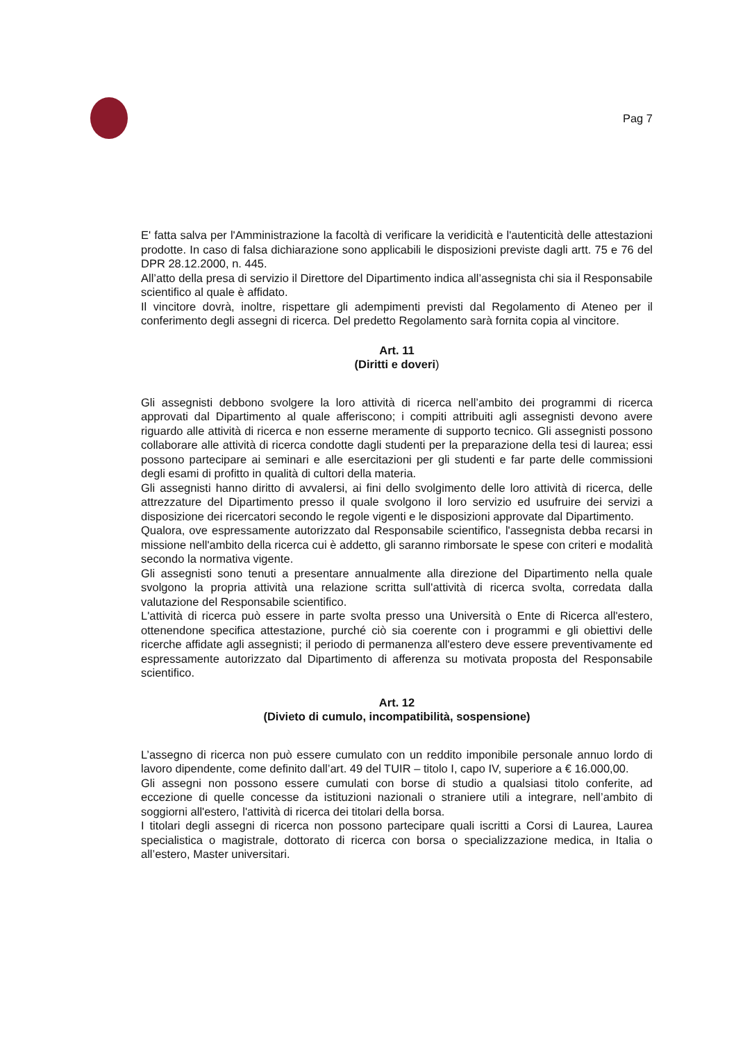Pag 7
E' fatta salva per l'Amministrazione la facoltà di verificare la veridicità e l'autenticità delle attestazioni prodotte. In caso di falsa dichiarazione sono applicabili le disposizioni previste dagli artt. 75 e 76 del DPR 28.12.2000, n. 445.
All’atto della presa di servizio il Direttore del Dipartimento indica all’assegnista chi sia il Responsabile scientifico al quale è affidato.
Il vincitore dovrà, inoltre, rispettare gli adempimenti previsti dal Regolamento di Ateneo per il conferimento degli assegni di ricerca. Del predetto Regolamento sarà fornita copia al vincitore.
Art. 11
(Diritti e doveri)
Gli assegnisti debbono svolgere la loro attività di ricerca nell’ambito dei programmi di ricerca approvati dal Dipartimento al quale afferiscono; i compiti attribuiti agli assegnisti devono avere riguardo alle attività di ricerca e non esserne meramente di supporto tecnico. Gli assegnisti possono collaborare alle attività di ricerca condotte dagli studenti per la preparazione della tesi di laurea; essi possono partecipare ai seminari e alle esercitazioni per gli studenti e far parte delle commissioni degli esami di profitto in qualità di cultori della materia.
Gli assegnisti hanno diritto di avvalersi, ai fini dello svolgimento delle loro attività di ricerca, delle attrezzature del Dipartimento presso il quale svolgono il loro servizio ed usufruire dei servizi a disposizione dei ricercatori secondo le regole vigenti e le disposizioni approvate dal Dipartimento.
Qualora, ove espressamente autorizzato dal Responsabile scientifico, l'assegnista debba recarsi in missione nell'ambito della ricerca cui è addetto, gli saranno rimborsate le spese con criteri e modalità secondo la normativa vigente.
Gli assegnisti sono tenuti a presentare annualmente alla direzione del Dipartimento nella quale svolgono la propria attività una relazione scritta sull'attività di ricerca svolta, corredata dalla valutazione del Responsabile scientifico.
L'attività di ricerca può essere in parte svolta presso una Università o Ente di Ricerca all'estero, ottenendone specifica attestazione, purché ciò sia coerente con i programmi e gli obiettivi delle ricerche affidate agli assegnisti; il periodo di permanenza all'estero deve essere preventivamente ed espressamente autorizzato dal Dipartimento di afferenza su motivata proposta del Responsabile scientifico.
Art. 12
(Divieto di cumulo, incompatibilità, sospensione)
L’assegno di ricerca non può essere cumulato con un reddito imponibile personale annuo lordo di lavoro dipendente, come definito dall’art. 49 del TUIR – titolo I, capo IV, superiore a € 16.000,00.
Gli assegni non possono essere cumulati con borse di studio a qualsiasi titolo conferite, ad eccezione di quelle concesse da istituzioni nazionali o straniere utili a integrare, nell’ambito di soggiorni all'estero, l'attività di ricerca dei titolari della borsa.
I titolari degli assegni di ricerca non possono partecipare quali iscritti a Corsi di Laurea, Laurea specialistica o magistrale, dottorato di ricerca con borsa o specializzazione medica, in Italia o all’estero, Master universitari.